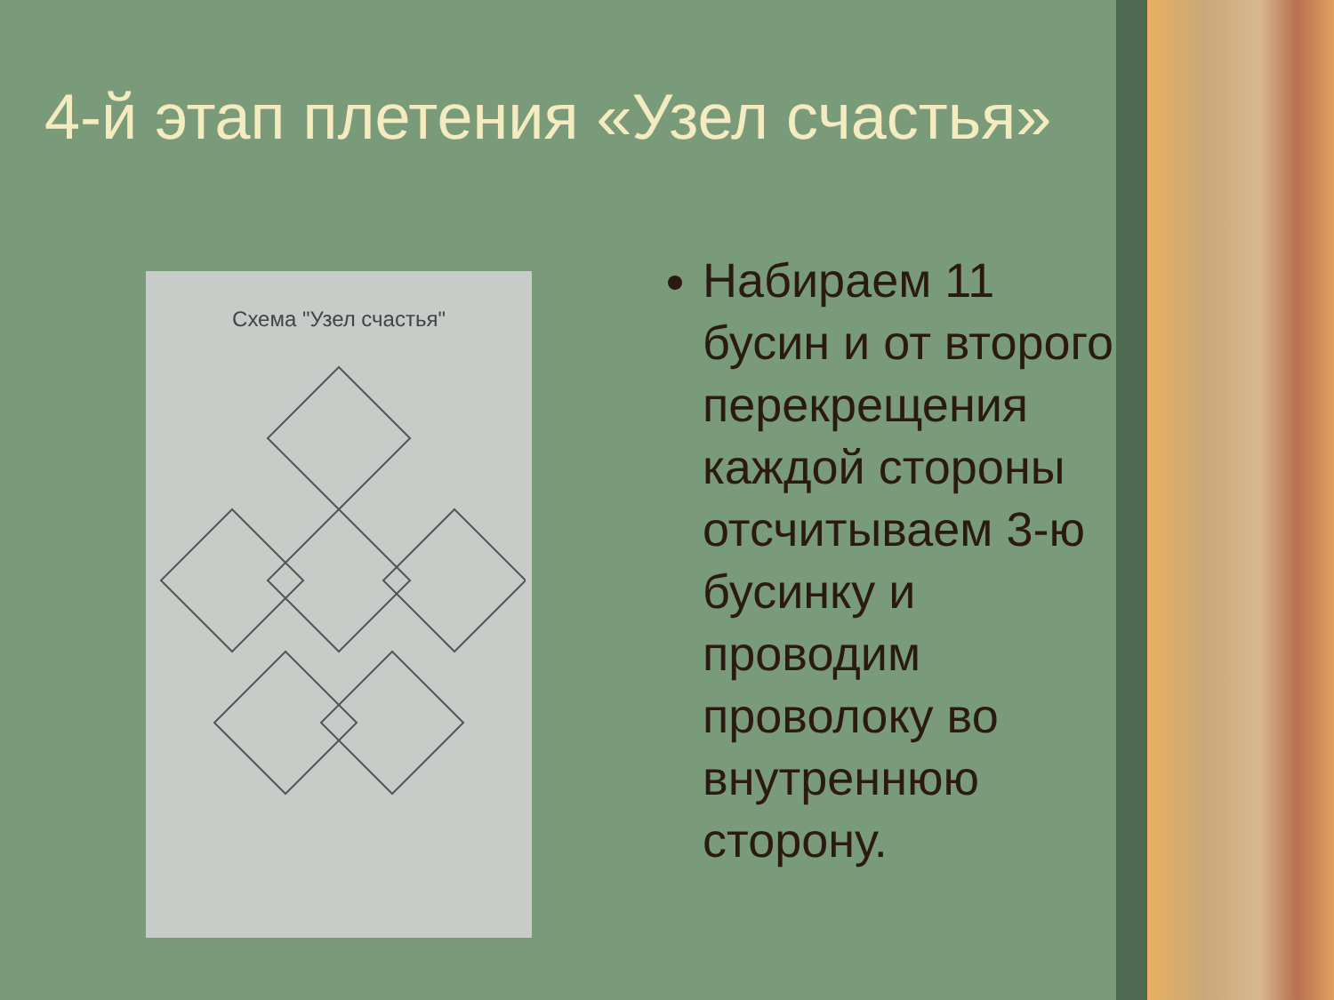4-й этап плетения «Узел счастья»
Схема "Узел счастья"
Набираем 11 бусин и от второго перекрещения каждой стороны отсчитываем 3-ю бусинку и проводим проволоку во внутреннюю сторону.